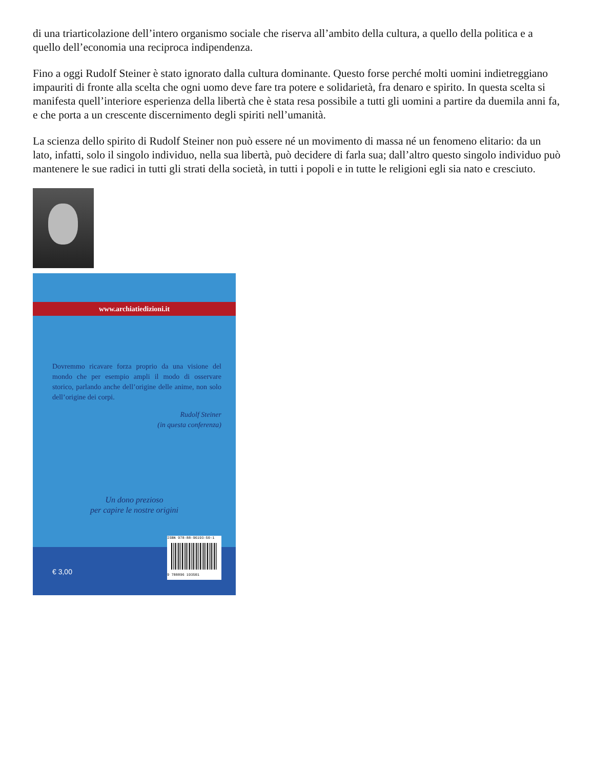di una triarticolazione dell’intero organismo sociale che riserva all’ambito della cultura, a quello della politica e a quello dell’economia una reciproca indipendenza.
Fino a oggi Rudolf Steiner è stato ignorato dalla cultura dominante. Questo forse perché molti uomini indietreggiano impauriti di fronte alla scelta che ogni uomo deve fare tra potere e solidarietà, fra denaro e spirito. In questa scelta si manifesta quell’interiore esperienza della libertà che è stata resa possibile a tutti gli uomini a partire da duemila anni fa, e che porta a un crescente discernimento degli spiriti nell’umanità.
La scienza dello spirito di Rudolf Steiner non può essere né un movimento di massa né un fenomeno elitario: da un lato, infatti, solo il singolo individuo, nella sua libertà, può decidere di farla sua; dall’altro questo singolo individuo può mantenere le sue radici in tutti gli strati della società, in tutti i popoli e in tutte le religioni egli sia nato e cresciuto.
www.archiatiedizioni.it
Dovremmo ricavare forza proprio da una visione del mondo che per esempio ampli il modo di osservare storico, parlando anche dell’origine delle anime, non solo dell’origine dei corpi.
Rudolf Steiner
(in questa conferenza)
Un dono prezioso
per capire le nostre origini
€ 3,00
ISBN 978-88-96193-50-1
9 788896 193501